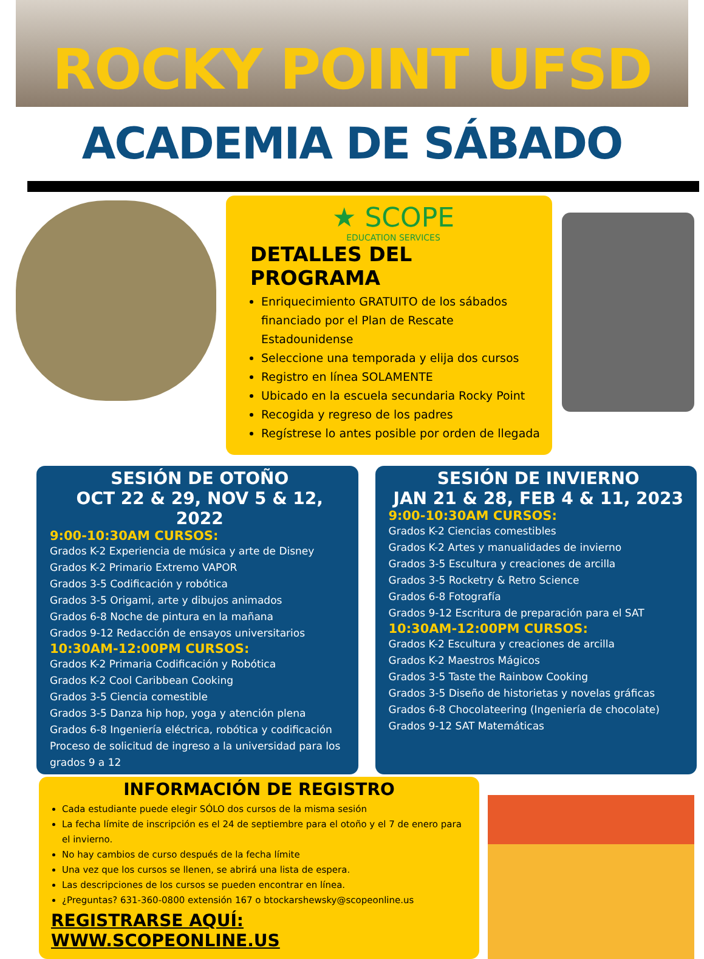ROCKY POINT UFSD
ACADEMIA DE SÁBADO
★ SCOPE
EDUCATION SERVICES
DETALLES DEL PROGRAMA
Enriquecimiento GRATUITO de los sábados financiado por el Plan de Rescate Estadounidense
Seleccione una temporada y elija dos cursos
Registro en línea SOLAMENTE
Ubicado en la escuela secundaria Rocky Point
Recogida y regreso de los padres
Regístrese lo antes posible por orden de llegada
SESIÓN DE OTOÑO
OCT 22 & 29, NOV 5 & 12, 2022
9:00-10:30AM CURSOS:
Grados K-2 Experiencia de música y arte de Disney
Grados K-2 Primario Extremo VAPOR
Grados 3-5 Codificación y robótica
Grados 3-5 Origami, arte y dibujos animados
Grados 6-8 Noche de pintura en la mañana
Grados 9-12 Redacción de ensayos universitarios
10:30AM-12:00PM CURSOS:
Grados K-2 Primaria Codificación y Robótica
Grados K-2 Cool Caribbean Cooking
Grados 3-5 Ciencia comestible
Grados 3-5 Danza hip hop, yoga y atención plena
Grados 6-8 Ingeniería eléctrica, robótica y codificación
Proceso de solicitud de ingreso a la universidad para los grados 9 a 12
SESIÓN DE INVIERNO
JAN 21 & 28, FEB 4 & 11, 2023
9:00-10:30AM CURSOS:
Grados K-2 Ciencias comestibles
Grados K-2 Artes y manualidades de invierno
Grados 3-5 Escultura y creaciones de arcilla
Grados 3-5 Rocketry & Retro Science
Grados 6-8 Fotografía
Grados 9-12 Escritura de preparación para el SAT
10:30AM-12:00PM CURSOS:
Grados K-2 Escultura y creaciones de arcilla
Grados K-2 Maestros Mágicos
Grados 3-5 Taste the Rainbow Cooking
Grados 3-5 Diseño de historietas y novelas gráficas
Grados 6-8 Chocolateering (Ingeniería de chocolate)
Grados 9-12 SAT Matemáticas
INFORMACIÓN DE REGISTRO
Cada estudiante puede elegir SÓLO dos cursos de la misma sesión
La fecha límite de inscripción es el 24 de septiembre para el otoño y el 7 de enero para el invierno.
No hay cambios de curso después de la fecha límite
Una vez que los cursos se llenen, se abrirá una lista de espera.
Las descripciones de los cursos se pueden encontrar en línea.
¿Preguntas? 631-360-0800 extensión 167 o btockarshewsky@scopeonline.us
REGISTRARSE AQUÍ: WWW.SCOPEONLINE.US